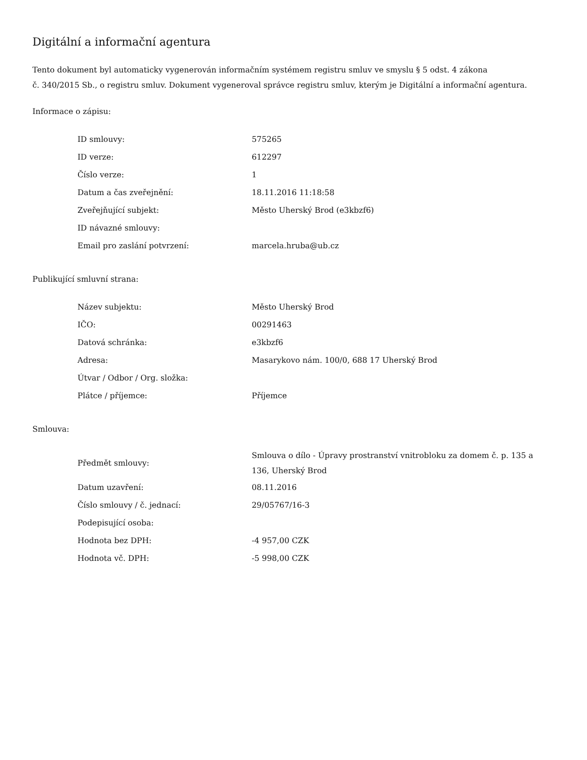Digitální a informační agentura
Tento dokument byl automaticky vygenerován informačním systémem registru smluv ve smyslu § 5 odst. 4 zákona
č. 340/2015 Sb., o registru smluv. Dokument vygeneroval správce registru smluv, kterým je Digitální a informační agentura.
Informace o zápisu:
| ID smlouvy: | 575265 |
| ID verze: | 612297 |
| Číslo verze: | 1 |
| Datum a čas zveřejnění: | 18.11.2016 11:18:58 |
| Zveřejňující subjekt: | Město Uherský Brod (e3kbzf6) |
| ID návazné smlouvy: | |
| Email pro zaslání potvrzení: | marcela.hruba@ub.cz |
Publikující smluvní strana:
| Název subjektu: | Město Uherský Brod |
| IČO: | 00291463 |
| Datová schránka: | e3kbzf6 |
| Adresa: | Masarykovo nám. 100/0, 688 17 Uherský Brod |
| Útvar / Odbor / Org. složka: | |
| Plátce / příjemce: | Příjemce |
Smlouva:
| Předmět smlouvy: | Smlouva o dílo - Úpravy prostranství vnitrobloku za domem č. p. 135 a 136, Uherský Brod |
| Datum uzavření: | 08.11.2016 |
| Číslo smlouvy / č. jednací: | 29/05767/16-3 |
| Podepisující osoba: | |
| Hodnota bez DPH: | -4 957,00 CZK |
| Hodnota vč. DPH: | -5 998,00 CZK |